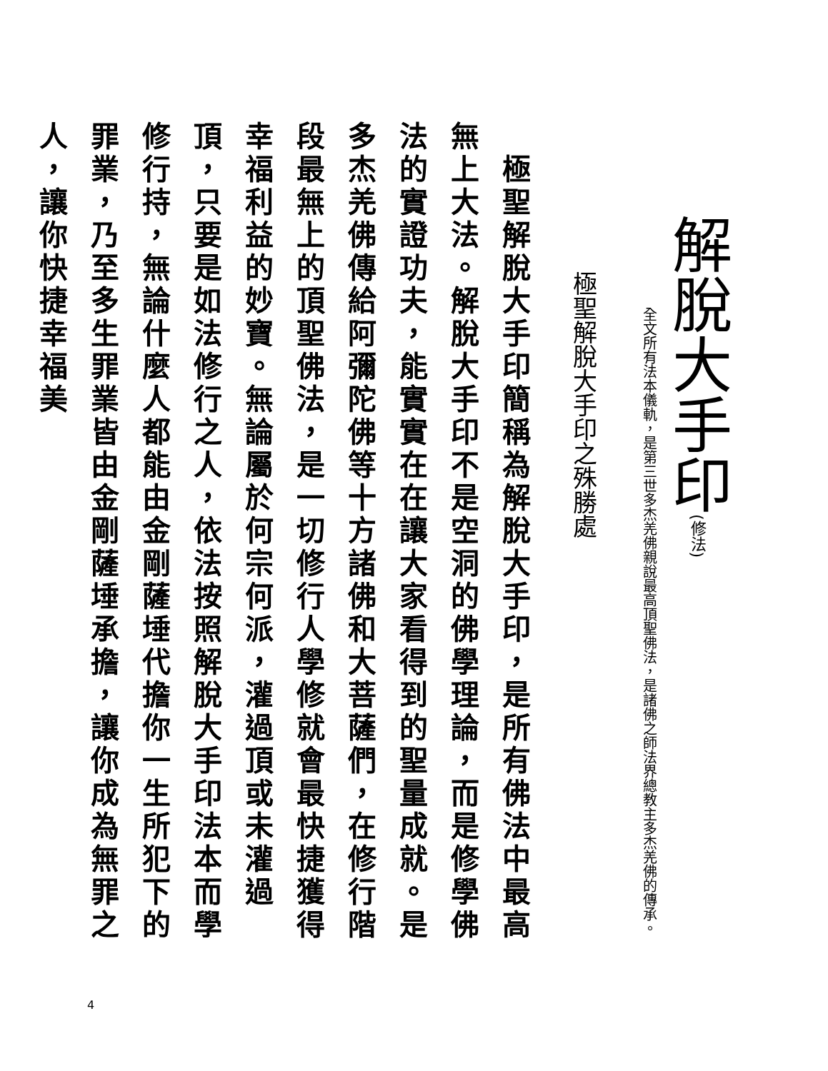解脫大手印(修法)
全文所有法本儀軌，是第三世多杰羌佛親說最高頂聖佛法，是諸佛之師法界總教主多杰羌佛的傳承。
極聖解脫大手印之殊勝處
　極聖解脫大手印簡稱為解脫大手印，是所有佛法中最高無上大法。解脫大手印不是空洞的佛學理論，而是修學佛法的實證功夫，能實實在在讓大家看得到的聖量成就。是多杰羌佛傳給阿彌陀佛等十方諸佛和大菩薩們，在修行階段最無上的頂聖佛法，是一切修行人學修就會最快捷獲得幸福利益的妙寶。無論屬於何宗何派，灌過頂或未灌過頂，只要是如法修行之人，依法按照解脫大手印法本而學修行持，無論什麼人都能由金剛薩埵代擔你一生所犯下的罪業，乃至多生罪業皆由金剛薩埵承擔，讓你成為無罪之人，讓你快捷幸福美
4